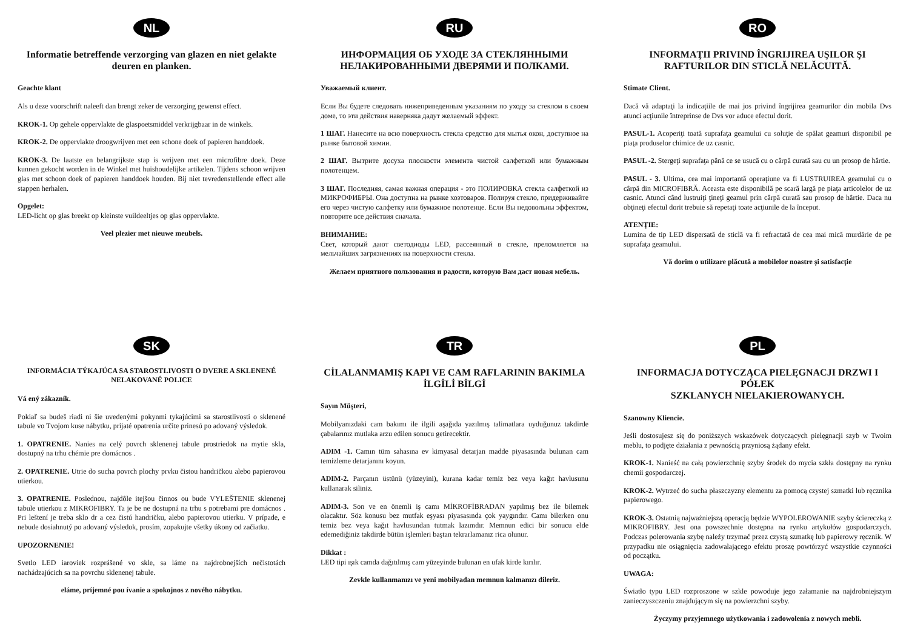NL
Informatie betreffende verzorging van glazen en niet gelakte deuren en planken.
Geachte klant
Als u deze voorschrift naleeft dan brengt zeker de verzorging gewenst effect.
KROK-1. Op gehele oppervlakte de glaspoetsmiddel verkrijgbaar in de winkels.
KROK-2. De oppervlakte droogwrijven met een schone doek of papieren handdoek.
KROK-3. De laatste en belangrijkste stap is wrijven met een microfibre doek. Deze kunnen gekocht worden in de Winkel met huishoudelijke artikelen. Tijdens schoon wrijven glas met schoon doek of papieren handdoek houden. Bij niet tevredenstellende effect alle stappen herhalen.
Opgelet:
LED-licht op glas breekt op kleinste vuildeeltjes op glas oppervlakte.
Veel plezier met nieuwe meubels.
RU
ИНФОРМАЦИЯ ОБ УХОДЕ ЗА СТЕКЛЯННЫМИ НЕЛАКИРОВАННЫМИ ДВЕРЯМИ И ПОЛКАМИ.
Уважаемый клиент.
Если Вы будете следовать нижеприведенным указаниям по уходу за стеклом в своем доме, то эти действия наверняка дадут желаемый эффект.
1 ШАГ. Нанесите на всю поверхность стекла средство для мытья окон, доступное на рынке бытовой химии.
2 ШАГ. Вытрите досуха плоскости элемента чистой салфеткой или бумажным полотенцем.
3 ШАГ. Последняя, самая важная операция - это ПОЛИРОВКА стекла салфеткой из МИКРОФИБРЫ. Она доступна на рынке хозтоваров. Полируя стекло, придерживайте его через чистую салфетку или бумажное полотенце. Если Вы недовольны эффектом, повторите все действия сначала.
ВНИМАНИЕ:
Свет, который дают светодиоды LED, рассеянный в стекле, преломляется на мельчайших загрязнениях на поверхности стекла.
Желаем приятного пользования и радости, которую Вам даст новая мебель.
RO
INFORMAŢII PRIVIND ÎNGRIJIREA UŞILOR ŞI RAFTURILOR DIN STICLĂ NELĂCUITĂ.
Stimate Client.
Dacă vă adaptaţi la indicaţiile de mai jos privind îngrijirea geamurilor din mobila Dvs atunci acţiunile întreprinse de Dvs vor aduce efectul dorit.
PASUL-1. Acoperiţi toată suprafaţa geamului cu soluţie de spălat geamuri disponibil pe piaţa produselor chimice de uz casnic.
PASUL -2. Stergeţi suprafaţa până ce se usucă cu o cârpă curată sau cu un prosop de hârtie.
PASUL - 3. Ultima, cea mai importantă operaţiune va fi LUSTRUIREA geamului cu o cârpă din MICROFIBRĂ. Aceasta este disponibilă pe scară largă pe piaţa articolelor de uz casnic. Atunci când lustruiţi ţineţi geamul prin cârpă curată sau prosop de hârtie. Daca nu obţineţi efectul dorit trebuie să repetaţi toate acţiunile de la început.
ATENŢIE:
Lumina de tip LED dispersată de sticlă va fi refractată de cea mai mică murdărie de pe suprafaţa geamului.
Vă dorim o utilizare plăcută a mobilelor noastre şi satisfacţie
SK
INFORMÁCIA TÝKAJÚCA SA STAROSTLIVOSTI O DVERE A SKLENENÉ NELAKOVANÉ POLICE
Vá ený zákazník.
Pokiaľ sa budeš riadi ni šie uvedenými pokynmi tykajúcimi sa starostlivosti o sklenené tabule vo Tvojom kuse nábytku, prijaté opatrenia určite prinesú po adovaný výsledok.
1. OPATRENIE. Nanies na celý povrch sklenenej tabule prostriedok na mytie skla, dostupný na trhu chémie pre domácnos .
2. OPATRENIE. Utrie do sucha povrch plochy prvku čistou handričkou alebo papierovou utierkou.
3. OPATRENIE. Poslednou, najdôle itejšou činnos ou bude VYLEŠTENIE sklenenej tabule utierkou z MIKROFIBRY. Ta je be ne dostupná na trhu s potrebami pre domácnos . Pri leštení je treba sklo dr a cez čistú handričku, alebo papierovou utierku. V prípade, e nebude dosiahnutý po adovaný výsledok, prosím, zopakujte všetky úkony od začiatku.
UPOZORNENIE!
Svetlo LED iaroviek rozprášené vo skle, sa láme na najdrobnejších nečistotách nachádzajúcich sa na povrchu sklenenej tabule.
eláme, príjemné pou ívanie a spokojnos z nového nábytku.
TR
CİLALANMAMIŞ KAPI VE CAM RAFLARININ BAKIMLA İLGİLİ BİLGİ
Sayın Müşteri,
Mobilyanızdaki cam bakımı ile ilgili aşağıda yazılmış talimatlara uyduğunuz takdirde çabalarınız mutlaka arzu edilen sonucu getirecektir.
ADIM -1. Camın tüm sahasına ev kimyasal detarjan madde piyasasında bulunan cam temizleme detarjanını koyun.
ADIM-2. Parçanın üstünü (yüzeyini), kurana kadar temiz bez veya kağıt havlusunu kullanarak siliniz.
ADIM-3. Son ve en önemli iş camı MİKROFİBRADAN yapılmış bez ile bilemek olacaktır. Söz konusu bez mutfak eşyası piyasasında çok yaygındır. Camı bilerken onu temiz bez veya kağıt havlusundan tutmak lazımdır. Memnun edici bir sonucu elde edemediğiniz takdirde bütün işlemleri baştan tekrarlamanız rica olunur.
Dikkat :
LED tipi ışık camda dağıtılmış cam yüzeyinde bulunan en ufak kirde kırılır.
Zevkle kullanmanızı ve yeni mobilyadan memnun kalmanızı dileriz.
PL
INFORMACJA DOTYCZĄCA PIELĘGNACJI DRZWI I PÓŁEK
SZKLANYCH NIELAKIEROWANYCH.
Szanowny Kliencie.
Jeśli dostosujesz się do poniższych wskazówek dotyczących pielęgnacji szyb w Twoim meblu, to podjęte działania z pewnością przyniosą żądany efekt.
KROK-1. Nanieść na całą powierzchnię szyby środek do mycia szkła dostępny na rynku chemii gospodarczej.
KROK-2. Wytrzeć do sucha płaszczyzny elementu za pomocą czystej szmatki lub ręcznika papierowego.
KROK-3. Ostatnią najważniejszą operacją będzie WYPOLEROWANIE szyby ściereczką z MIKROFIBRY. Jest ona powszechnie dostępna na rynku artykułów gospodarczych. Podczas polerowania szybę należy trzymać przez czystą szmatkę lub papierowy ręcznik. W przypadku nie osiągnięcia zadowalającego efektu proszę powtórzyć wszystkie czynności od początku.
UWAGA:
Światło typu LED rozproszone w szkle powoduje jego załamanie na najdrobniejszym zanieczyszczeniu znajdującym się na powierzchni szyby.
Życzymy przyjemnego użytkowania i zadowolenia z nowych mebli.